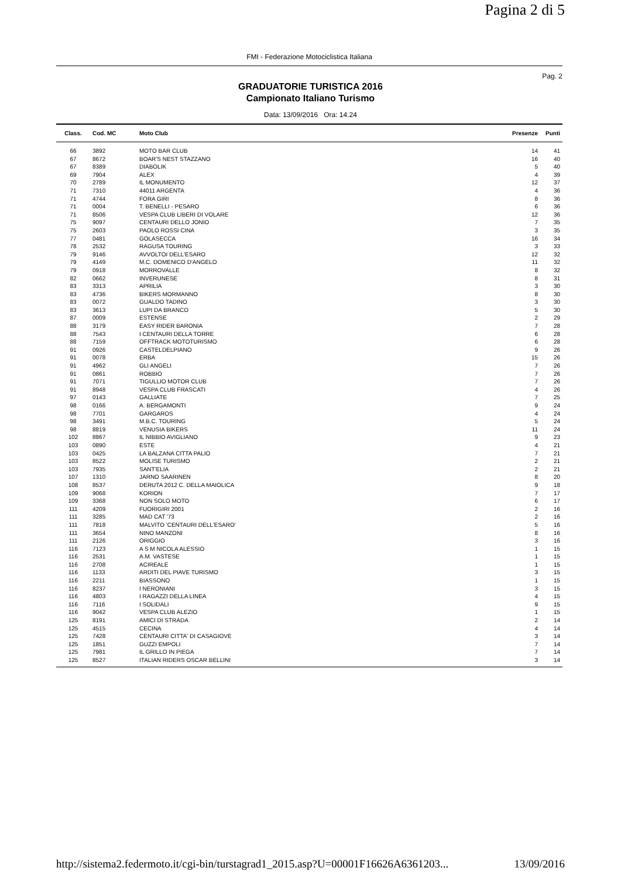Pagina 2 di 5
FMI - Federazione Motociclistica Italiana
Pag. 2
GRADUATORIE TURISTICA 2016
Campionato Italiano Turismo
Data: 13/09/2016 Ora: 14.24
| Class. | Cod. MC | Moto Club | Presenze | Punti |
| --- | --- | --- | --- | --- |
| 66 | 3892 | MOTO BAR CLUB | 14 | 41 |
| 67 | 8672 | BOAR'S NEST STAZZANO | 16 | 40 |
| 67 | 8389 | DIABOLIK | 5 | 40 |
| 69 | 7904 | ALEX | 4 | 39 |
| 70 | 2789 | IL MONUMENTO | 12 | 37 |
| 71 | 7310 | 44011 ARGENTA | 4 | 36 |
| 71 | 4744 | FORA GIRI | 8 | 36 |
| 71 | 0004 | T. BENELLI - PESARO | 6 | 36 |
| 71 | 8506 | VESPA CLUB LIBERI DI VOLARE | 12 | 36 |
| 75 | 9097 | CENTAURI DELLO JONIO | 7 | 35 |
| 75 | 2603 | PAOLO ROSSI CINA | 3 | 35 |
| 77 | 0481 | GOLASECCA | 16 | 34 |
| 78 | 2532 | RAGUSA TOURING | 3 | 33 |
| 79 | 9146 | AVVOLTOI DELL'ESARO | 12 | 32 |
| 79 | 4149 | M.C. DOMENICO D'ANGELO | 11 | 32 |
| 79 | 0918 | MORROVALLE | 8 | 32 |
| 82 | 0662 | INVERUNESE | 8 | 31 |
| 83 | 3313 | APRILIA | 3 | 30 |
| 83 | 4736 | BIKERS MORMANNO | 8 | 30 |
| 83 | 0072 | GUALDO TADINO | 3 | 30 |
| 83 | 3613 | LUPI DA BRANCO | 5 | 30 |
| 87 | 0009 | ESTENSE | 2 | 29 |
| 88 | 3179 | EASY RIDER BARONIA | 7 | 28 |
| 88 | 7543 | I CENTAURI DELLA TORRE | 6 | 28 |
| 88 | 7159 | OFFTRACK MOTOTURISMO | 6 | 28 |
| 91 | 0926 | CASTELDELPIANO | 9 | 26 |
| 91 | 0078 | ERBA | 15 | 26 |
| 91 | 4962 | GLI ANGELI | 7 | 26 |
| 91 | 0861 | ROBBIO | 7 | 26 |
| 91 | 7071 | TIGULLIO MOTOR CLUB | 7 | 26 |
| 91 | 8948 | VESPA CLUB FRASCATI | 4 | 26 |
| 97 | 0143 | GALLIATE | 7 | 25 |
| 98 | 0166 | A. BERGAMONTI | 9 | 24 |
| 98 | 7701 | GARGAROS | 4 | 24 |
| 98 | 3491 | M.B.C. TOURING | 5 | 24 |
| 98 | 8819 | VENUSIA BIKERS | 11 | 24 |
| 102 | 8867 | IL NIBBIO AVIGLIANO | 9 | 23 |
| 103 | 0890 | ESTE | 4 | 21 |
| 103 | 0425 | LA BALZANA CITTA PALIO | 7 | 21 |
| 103 | 8522 | MOLISE TURISMO | 2 | 21 |
| 103 | 7935 | SANT'ELIA | 2 | 21 |
| 107 | 1310 | JARNO SAARINEN | 8 | 20 |
| 108 | 8537 | DERUTA 2012 C. DELLA MAIOLICA | 9 | 18 |
| 109 | 9068 | KORION | 7 | 17 |
| 109 | 3368 | NON SOLO MOTO | 6 | 17 |
| 111 | 4209 | FUORIGIRI 2001 | 2 | 16 |
| 111 | 3285 | MAD CAT '73 | 2 | 16 |
| 111 | 7818 | MALVITO 'CENTAURI DELL'ESARO' | 5 | 16 |
| 111 | 3654 | NINO MANZONI | 8 | 16 |
| 111 | 2126 | ORIGGIO | 3 | 16 |
| 116 | 7123 | A S M NICOLA ALESSIO | 1 | 15 |
| 116 | 2531 | A.M. VASTESE | 1 | 15 |
| 116 | 2708 | ACIREALE | 1 | 15 |
| 116 | 1133 | ARDITI DEL PIAVE TURISMO | 3 | 15 |
| 116 | 2211 | BIASSONO | 1 | 15 |
| 116 | 8237 | I NERONIANI | 3 | 15 |
| 116 | 4803 | I RAGAZZI DELLA LINEA | 4 | 15 |
| 116 | 7116 | I SOLIDALI | 9 | 15 |
| 116 | 9042 | VESPA CLUB ALEZIO | 1 | 15 |
| 125 | 8191 | AMICI DI STRADA | 2 | 14 |
| 125 | 4515 | CECINA | 4 | 14 |
| 125 | 7428 | CENTAURI CITTA' DI CASAGIOVE | 3 | 14 |
| 125 | 1851 | GUZZI EMPOLI | 7 | 14 |
| 125 | 7981 | IL GRILLO IN PIEGA | 7 | 14 |
| 125 | 8527 | ITALIAN RIDERS OSCAR BELLINI | 3 | 14 |
http://sistema2.federmoto.it/cgi-bin/turstagrad1_2015.asp?U=00001F16626A6361203... 13/09/2016